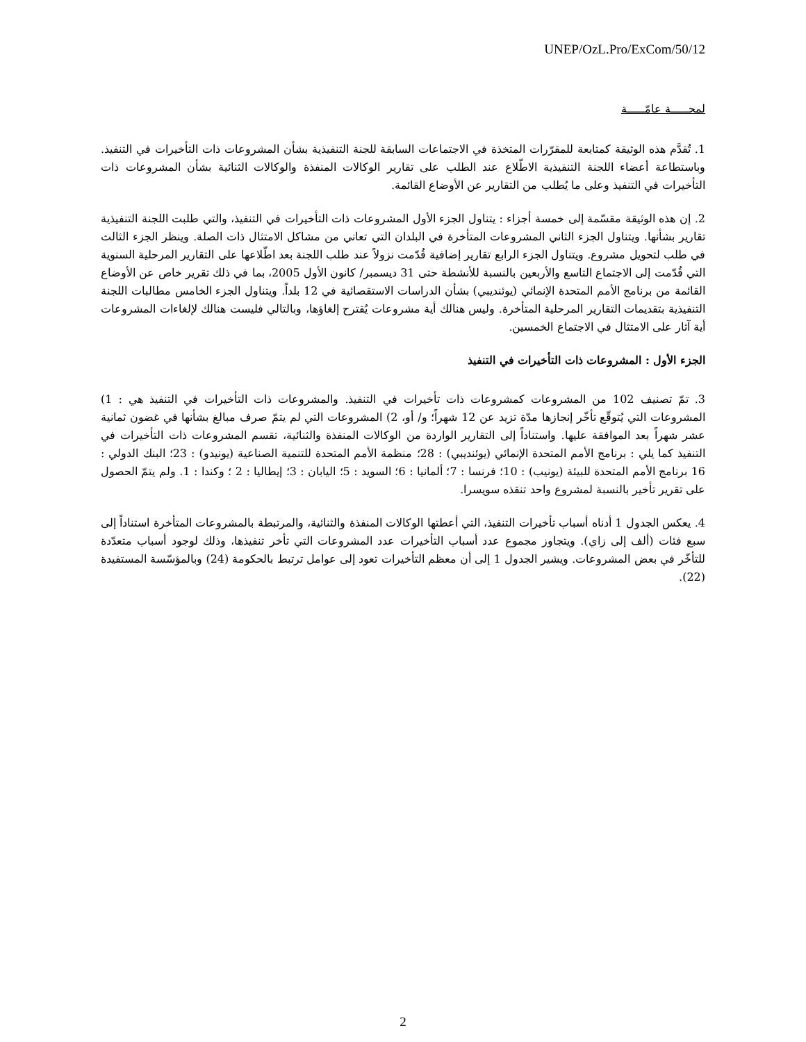UNEP/OzL.Pro/ExCom/50/12
لمحـــــة عامّـــــة
1. تُقدَّم هذه الوثيقة كمتابعة للمقرّرات المتخذة في الاجتماعات السابقة للجنة التنفيذية بشأن المشروعات ذات التأخيرات في التنفيذ. وباستطاعة أعضاء اللجنة التنفيذية الاطّلاع عند الطلب على تقارير الوكالات المنفذة والوكالات الثنائية بشأن المشروعات ذات التأخيرات في التنفيذ وعلى ما يُطلب من التقارير عن الأوضاع القائمة.
2. إن هذه الوثيقة مقسّمة إلى خمسة أجزاء : يتناول الجزء الأول المشروعات ذات التأخيرات في التنفيذ، والتي طلبت اللجنة التنفيذية تقارير بشأنها. ويتناول الجزء الثاني المشروعات المتأخرة في البلدان التي تعاني من مشاكل الامتثال ذات الصلة. وينظر الجزء الثالث في طلب لتحويل مشروع. ويتناول الجزء الرابع تقارير إضافية قُدّمت نزولاً عند طلب اللجنة بعد اطّلاعها على التقارير المرحلية السنوية التي قُدّمت إلى الاجتماع التاسع والأربعين بالنسبة للأنشطة حتى 31 ديسمبر/ كانون الأول 2005، بما في ذلك تقرير خاص عن الأوضاع القائمة من برنامج الأمم المتحدة الإنمائي (يوئنديبي) بشأن الدراسات الاستقصائية في 12 بلداً. ويتناول الجزء الخامس مطالبات اللجنة التنفيذية بتقديمات التقارير المرحلية المتأخرة. وليس هنالك أية مشروعات يُقترح إلغاؤها، وبالتالي فليست هنالك لإلغاءات المشروعات أية آثار على الامتثال في الاجتماع الخمسين.
الجزء الأول : المشروعات ذات التأخيرات في التنفيذ
3. تمّ تصنيف 102 من المشروعات كمشروعات ذات تأخيرات في التنفيذ. والمشروعات ذات التأخيرات في التنفيذ هي : 1) المشروعات التي يُتوقّع تأخّر إنجازها مدّة تزيد عن 12 شهراً؛ و/ أو، 2) المشروعات التي لم يتمّ صرف مبالغ بشأنها في غضون ثمانية عشر شهراً بعد الموافقة عليها. واستناداً إلى التقارير الواردة من الوكالات المنفذة والثنائية، تقسم المشروعات ذات التأخيرات في التنفيذ كما يلي : برنامج الأمم المتحدة الإنمائي (يوئنديبي) : 28؛ منظمة الأمم المتحدة للتنمية الصناعية (يونيدو) : 23؛ البنك الدولي : 16 برنامج الأمم المتحدة للبيئة (يونيب) : 10؛ فرنسا : 7؛ ألمانيا : 6؛ السويد : 5؛ اليابان : 3؛ إيطاليا : 2 ؛ وكندا : 1. ولم يتمّ الحصول على تقرير تأخير بالنسبة لمشروع واحد تنقذه سويسرا.
4. يعكس الجدول 1 أدناه أسباب تأخيرات التنفيذ، التي أعطتها الوكالات المنفذة والثنائية، والمرتبطة بالمشروعات المتأخرة استناداً إلى سبع فئات (ألف إلى زاي). ويتجاوز مجموع عدد أسباب التأخيرات عدد المشروعات التي تأخر تنفيذها، وذلك لوجود أسباب متعدّدة للتأخّر في بعض المشروعات. ويشير الجدول 1 إلى أن معظم التأخيرات تعود إلى عوامل ترتبط بالحكومة (24) وبالمؤسّسة المستفيدة (22).
2